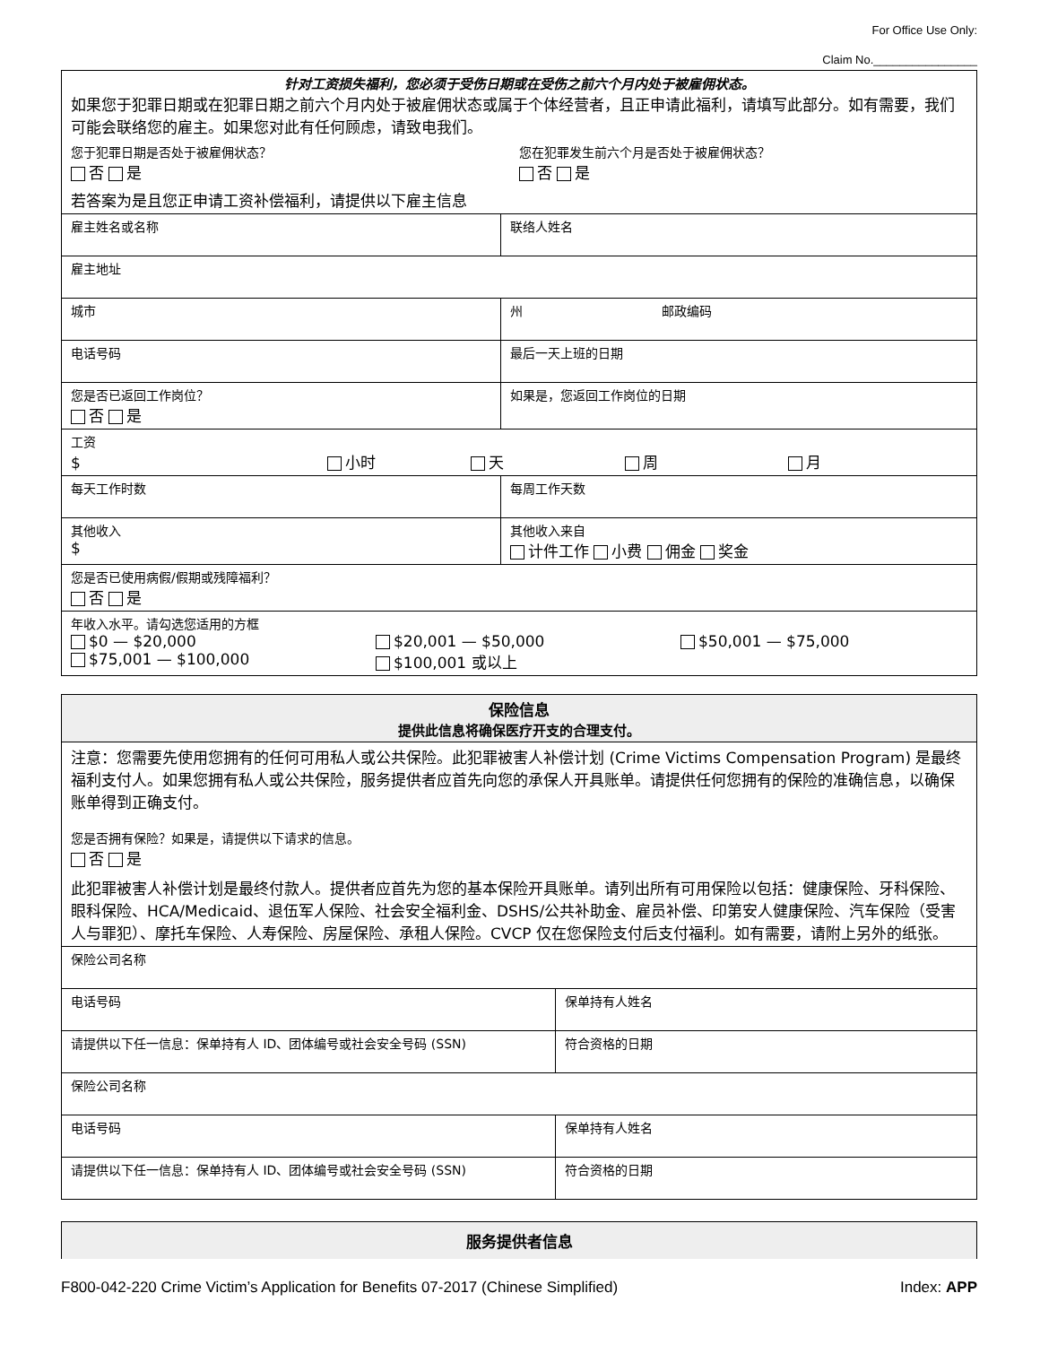For Office Use Only:
Claim No.________________
| 针对工资损失福利，您必须于受伤日期或在受伤之前六个月内处于被雇佣状态。 如果您于犯罪日期或在犯罪日期之前六个月内处于被雇佣状态或属于个体经营者，且正申请此福利，请填写此部分。如有需要，我们可能会联络您的雇主。如果您对此有任何顾虑，请致电我们。 您于犯罪日期是否处于被雇佣状态？ 否 是 您在犯罪发生前六个月是否处于被雇佣状态？ 否 是 若答案为是且您正申请工资补偿福利，请提供以下雇主信息 | |
| 雇主姓名或名称 | 联络人姓名 |
| 雇主地址 | |
| 城市 | 州 邮政编码 |
| 电话号码 | 最后一天上班的日期 |
| 您是否已返回工作岗位？ 否 是 | 如果是，您返回工作岗位的日期 |
| 工资 $ 小时 天 周 月 | |
| 每天工作时数 | 每周工作天数 |
| 其他收入 $ | 其他收入来自 计件工作 小费 佣金 奖金 |
| 您是否已使用病假/假期或残障福利？ 否 是 | |
| 年收入水平。请勾选您适用的方框 $0 — $20,000 $20,001 — $50,000 $50,001 — $75,000 $75,001 — $100,000 $100,001 或以上 | |
| 保险信息 提供此信息将确保医疗开支的合理支付。 | |
| 注意：您需要先使用您拥有的任何可用私人或公共保险。此犯罪被害人补偿计划 (Crime Victims Compensation Program) 是最终福利支付人。如果您拥有私人或公共保险，服务提供者应首先向您的承保人开具账单。请提供任何您拥有的保险的准确信息，以确保账单得到正确支付。 您是否拥有保险？如果是，请提供以下请求的信息。 否 是 此犯罪被害人补偿计划是最终付款人。提供者应首先为您的基本保险开具账单。请列出所有可用保险以包括：健康保险、牙科保险、眼科保险、HCA/Medicaid、退伍军人保险、社会安全福利金、DSHS/公共补助金、雇员补偿、印第安人健康保险、汽车保险（受害人与罪犯）、摩托车保险、人寿保险、房屋保险、承租人保险。CVCP 仅在您保险支付后支付福利。如有需要，请附上另外的纸张。 | |
| 保险公司名称 | |
| 电话号码 | 保单持有人姓名 |
| 请提供以下任一信息：保单持有人 ID、团体编号或社会安全号码 (SSN) | 符合资格的日期 |
| 保险公司名称 | |
| 电话号码 | 保单持有人姓名 |
| 请提供以下任一信息：保单持有人 ID、团体编号或社会安全号码 (SSN) | 符合资格的日期 |
| 服务提供者信息 |
F800-042-220 Crime Victim’s Application for Benefits 07-2017 (Chinese Simplified) Index: APP